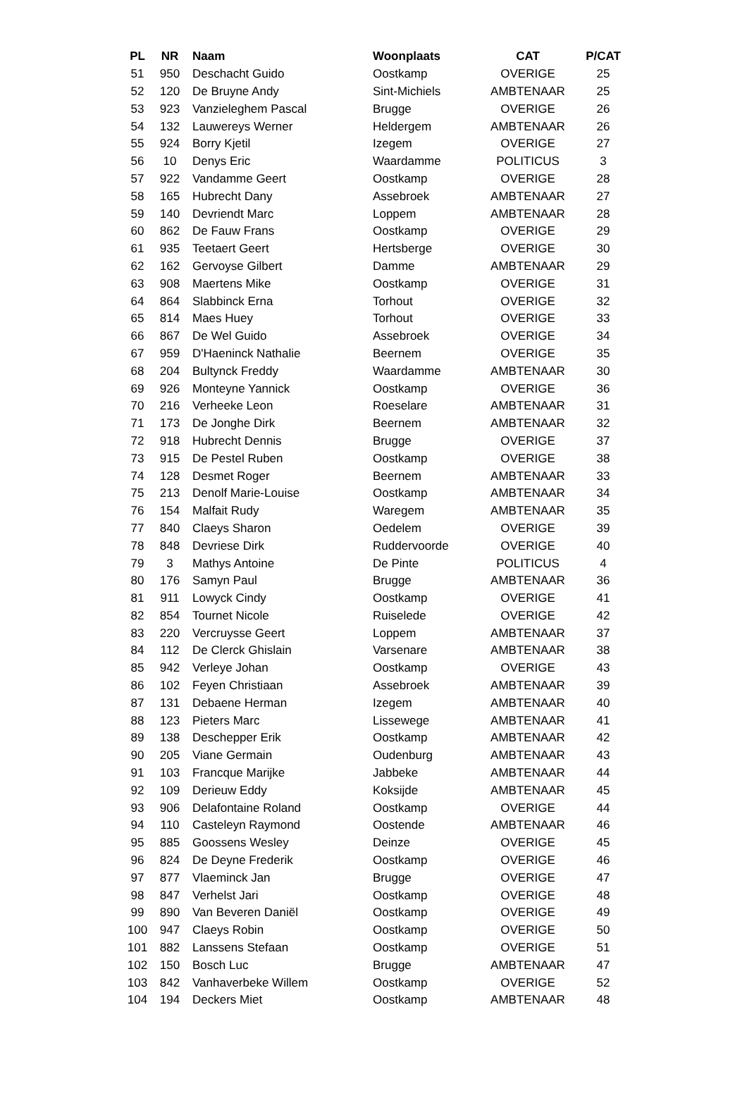| PL | NR | Naam | Woonplaats | CAT | P/CAT |
| --- | --- | --- | --- | --- | --- |
| 51 | 950 | Deschacht Guido | Oostkamp | OVERIGE | 25 |
| 52 | 120 | De Bruyne Andy | Sint-Michiels | AMBTENAAR | 25 |
| 53 | 923 | Vanzieleghem Pascal | Brugge | OVERIGE | 26 |
| 54 | 132 | Lauwereys Werner | Heldergem | AMBTENAAR | 26 |
| 55 | 924 | Borry Kjetil | Izegem | OVERIGE | 27 |
| 56 | 10 | Denys Eric | Waardamme | POLITICUS | 3 |
| 57 | 922 | Vandamme Geert | Oostkamp | OVERIGE | 28 |
| 58 | 165 | Hubrecht Dany | Assebroek | AMBTENAAR | 27 |
| 59 | 140 | Devriendt Marc | Loppem | AMBTENAAR | 28 |
| 60 | 862 | De Fauw Frans | Oostkamp | OVERIGE | 29 |
| 61 | 935 | Teetaert Geert | Hertsberge | OVERIGE | 30 |
| 62 | 162 | Gervoyse Gilbert | Damme | AMBTENAAR | 29 |
| 63 | 908 | Maertens Mike | Oostkamp | OVERIGE | 31 |
| 64 | 864 | Slabbinck Erna | Torhout | OVERIGE | 32 |
| 65 | 814 | Maes Huey | Torhout | OVERIGE | 33 |
| 66 | 867 | De Wel Guido | Assebroek | OVERIGE | 34 |
| 67 | 959 | D'Haeninck Nathalie | Beernem | OVERIGE | 35 |
| 68 | 204 | Bultynck Freddy | Waardamme | AMBTENAAR | 30 |
| 69 | 926 | Monteyne Yannick | Oostkamp | OVERIGE | 36 |
| 70 | 216 | Verheeke Leon | Roeselare | AMBTENAAR | 31 |
| 71 | 173 | De Jonghe Dirk | Beernem | AMBTENAAR | 32 |
| 72 | 918 | Hubrecht Dennis | Brugge | OVERIGE | 37 |
| 73 | 915 | De Pestel Ruben | Oostkamp | OVERIGE | 38 |
| 74 | 128 | Desmet Roger | Beernem | AMBTENAAR | 33 |
| 75 | 213 | Denolf Marie-Louise | Oostkamp | AMBTENAAR | 34 |
| 76 | 154 | Malfait Rudy | Waregem | AMBTENAAR | 35 |
| 77 | 840 | Claeys Sharon | Oedelem | OVERIGE | 39 |
| 78 | 848 | Devriese Dirk | Ruddervoorde | OVERIGE | 40 |
| 79 | 3 | Mathys Antoine | De Pinte | POLITICUS | 4 |
| 80 | 176 | Samyn Paul | Brugge | AMBTENAAR | 36 |
| 81 | 911 | Lowyck Cindy | Oostkamp | OVERIGE | 41 |
| 82 | 854 | Tournet Nicole | Ruiselede | OVERIGE | 42 |
| 83 | 220 | Vercruysse Geert | Loppem | AMBTENAAR | 37 |
| 84 | 112 | De Clerck Ghislain | Varsenare | AMBTENAAR | 38 |
| 85 | 942 | Verleye Johan | Oostkamp | OVERIGE | 43 |
| 86 | 102 | Feyen Christiaan | Assebroek | AMBTENAAR | 39 |
| 87 | 131 | Debaene Herman | Izegem | AMBTENAAR | 40 |
| 88 | 123 | Pieters Marc | Lissewege | AMBTENAAR | 41 |
| 89 | 138 | Deschepper Erik | Oostkamp | AMBTENAAR | 42 |
| 90 | 205 | Viane Germain | Oudenburg | AMBTENAAR | 43 |
| 91 | 103 | Francque Marijke | Jabbeke | AMBTENAAR | 44 |
| 92 | 109 | Derieuw Eddy | Koksijde | AMBTENAAR | 45 |
| 93 | 906 | Delafontaine Roland | Oostkamp | OVERIGE | 44 |
| 94 | 110 | Casteleyn Raymond | Oostende | AMBTENAAR | 46 |
| 95 | 885 | Goossens Wesley | Deinze | OVERIGE | 45 |
| 96 | 824 | De Deyne Frederik | Oostkamp | OVERIGE | 46 |
| 97 | 877 | Vlaeminck Jan | Brugge | OVERIGE | 47 |
| 98 | 847 | Verhelst Jari | Oostkamp | OVERIGE | 48 |
| 99 | 890 | Van Beveren Daniël | Oostkamp | OVERIGE | 49 |
| 100 | 947 | Claeys Robin | Oostkamp | OVERIGE | 50 |
| 101 | 882 | Lanssens Stefaan | Oostkamp | OVERIGE | 51 |
| 102 | 150 | Bosch Luc | Brugge | AMBTENAAR | 47 |
| 103 | 842 | Vanhaverbeke Willem | Oostkamp | OVERIGE | 52 |
| 104 | 194 | Deckers Miet | Oostkamp | AMBTENAAR | 48 |